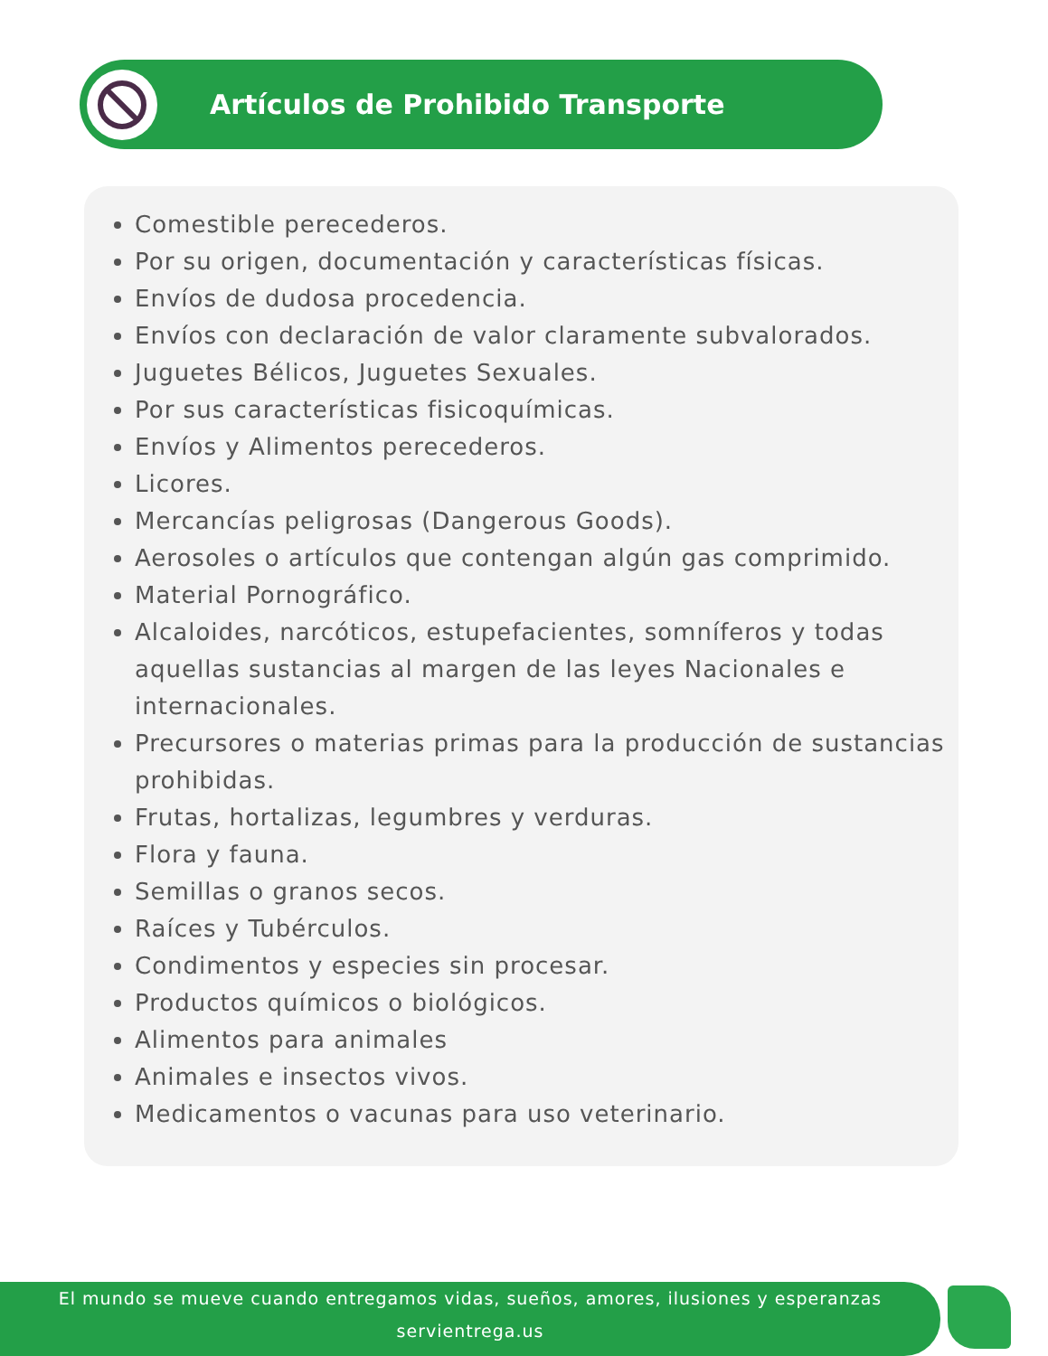Artículos de Prohibido Transporte
Comestible perecederos.
Por su origen, documentación y características físicas.
Envíos de dudosa procedencia.
Envíos con declaración de valor claramente subvalorados.
Juguetes Bélicos, Juguetes Sexuales.
Por sus características fisicoquímicas.
Envíos y Alimentos perecederos.
Licores.
Mercancías peligrosas (Dangerous Goods).
Aerosoles o artículos que contengan algún gas comprimido.
Material Pornográfico.
Alcaloides, narcóticos, estupefacientes, somníferos y todas aquellas sustancias al margen de las leyes Nacionales e internacionales.
Precursores o materias primas para la producción de sustancias prohibidas.
Frutas, hortalizas, legumbres y verduras.
Flora y fauna.
Semillas o granos secos.
Raíces y Tubérculos.
Condimentos y especies sin procesar.
Productos químicos o biológicos.
Alimentos para animales
Animales e insectos vivos.
Medicamentos o vacunas para uso veterinario.
El mundo se mueve cuando entregamos vidas, sueños, amores, ilusiones y esperanzas
servientrega.us